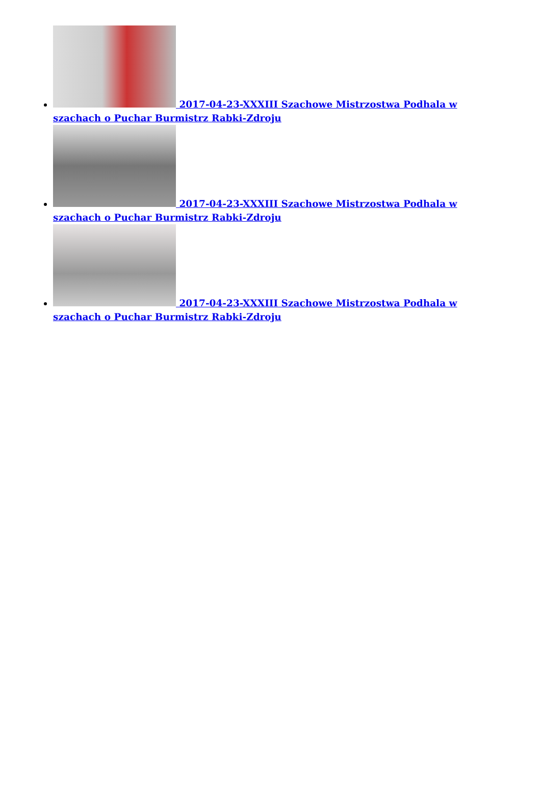2017-04-23-XXXIII Szachowe Mistrzostwa Podhala w szachach o Puchar Burmistrz Rabki-Zdroju
2017-04-23-XXXIII Szachowe Mistrzostwa Podhala w szachach o Puchar Burmistrz Rabki-Zdroju
2017-04-23-XXXIII Szachowe Mistrzostwa Podhala w szachach o Puchar Burmistrz Rabki-Zdroju